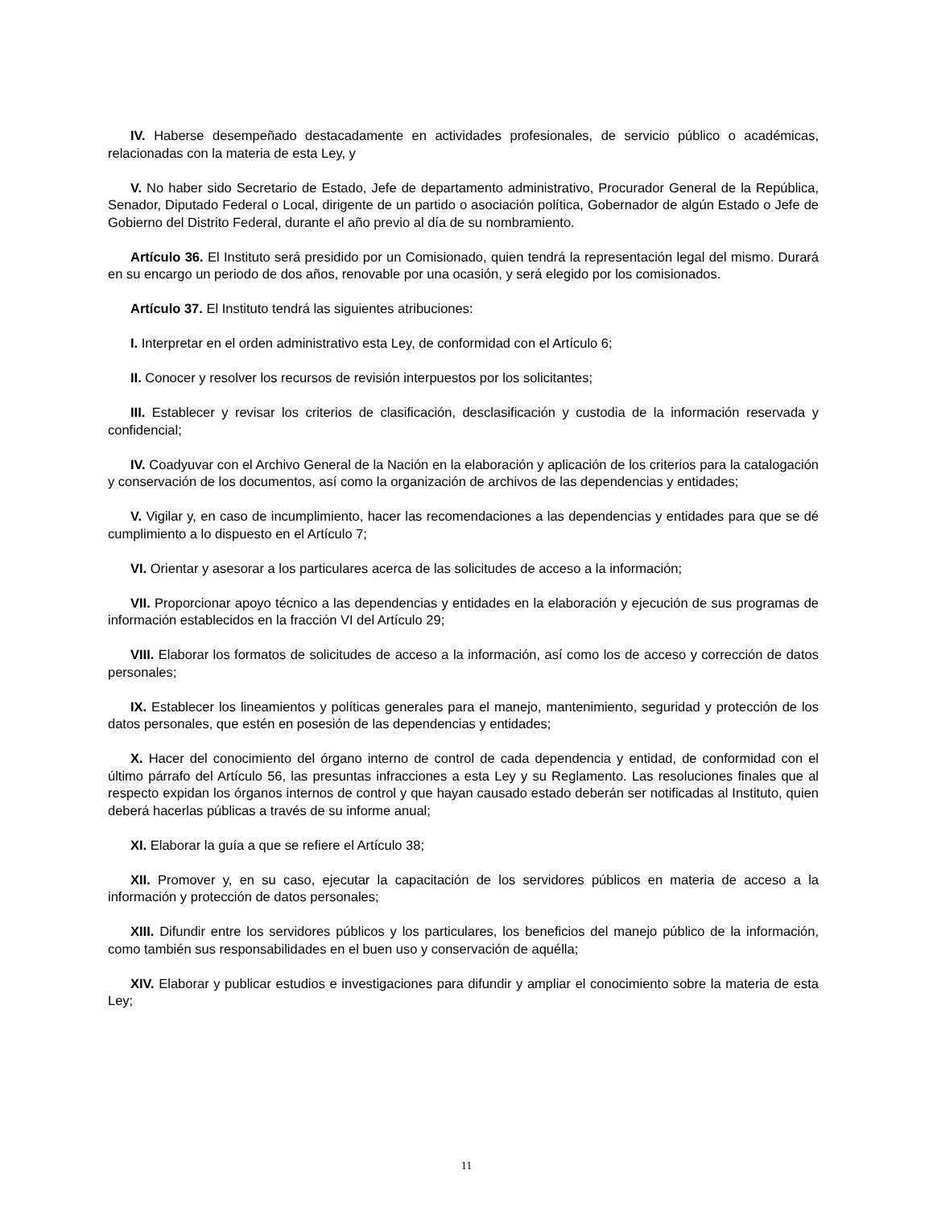IV. Haberse desempeñado destacadamente en actividades profesionales, de servicio público o académicas, relacionadas con la materia de esta Ley, y
V. No haber sido Secretario de Estado, Jefe de departamento administrativo, Procurador General de la República, Senador, Diputado Federal o Local, dirigente de un partido o asociación política, Gobernador de algún Estado o Jefe de Gobierno del Distrito Federal, durante el año previo al día de su nombramiento.
Artículo 36. El Instituto será presidido por un Comisionado, quien tendrá la representación legal del mismo. Durará en su encargo un periodo de dos años, renovable por una ocasión, y será elegido por los comisionados.
Artículo 37. El Instituto tendrá las siguientes atribuciones:
I. Interpretar en el orden administrativo esta Ley, de conformidad con el Artículo 6;
II. Conocer y resolver los recursos de revisión interpuestos por los solicitantes;
III. Establecer y revisar los criterios de clasificación, desclasificación y custodia de la información reservada y confidencial;
IV. Coadyuvar con el Archivo General de la Nación en la elaboración y aplicación de los criterios para la catalogación y conservación de los documentos, así como la organización de archivos de las dependencias y entidades;
V. Vigilar y, en caso de incumplimiento, hacer las recomendaciones a las dependencias y entidades para que se dé cumplimiento a lo dispuesto en el Artículo 7;
VI. Orientar y asesorar a los particulares acerca de las solicitudes de acceso a la información;
VII. Proporcionar apoyo técnico a las dependencias y entidades en la elaboración y ejecución de sus programas de información establecidos en la fracción VI del Artículo 29;
VIII. Elaborar los formatos de solicitudes de acceso a la información, así como los de acceso y corrección de datos personales;
IX. Establecer los lineamientos y políticas generales para el manejo, mantenimiento, seguridad y protección de los datos personales, que estén en posesión de las dependencias y entidades;
X. Hacer del conocimiento del órgano interno de control de cada dependencia y entidad, de conformidad con el último párrafo del Artículo 56, las presuntas infracciones a esta Ley y su Reglamento. Las resoluciones finales que al respecto expidan los órganos internos de control y que hayan causado estado deberán ser notificadas al Instituto, quien deberá hacerlas públicas a través de su informe anual;
XI. Elaborar la guía a que se refiere el Artículo 38;
XII. Promover y, en su caso, ejecutar la capacitación de los servidores públicos en materia de acceso a la información y protección de datos personales;
XIII. Difundir entre los servidores públicos y los particulares, los beneficios del manejo público de la información, como también sus responsabilidades en el buen uso y conservación de aquélla;
XIV. Elaborar y publicar estudios e investigaciones para difundir y ampliar el conocimiento sobre la materia de esta Ley;
11